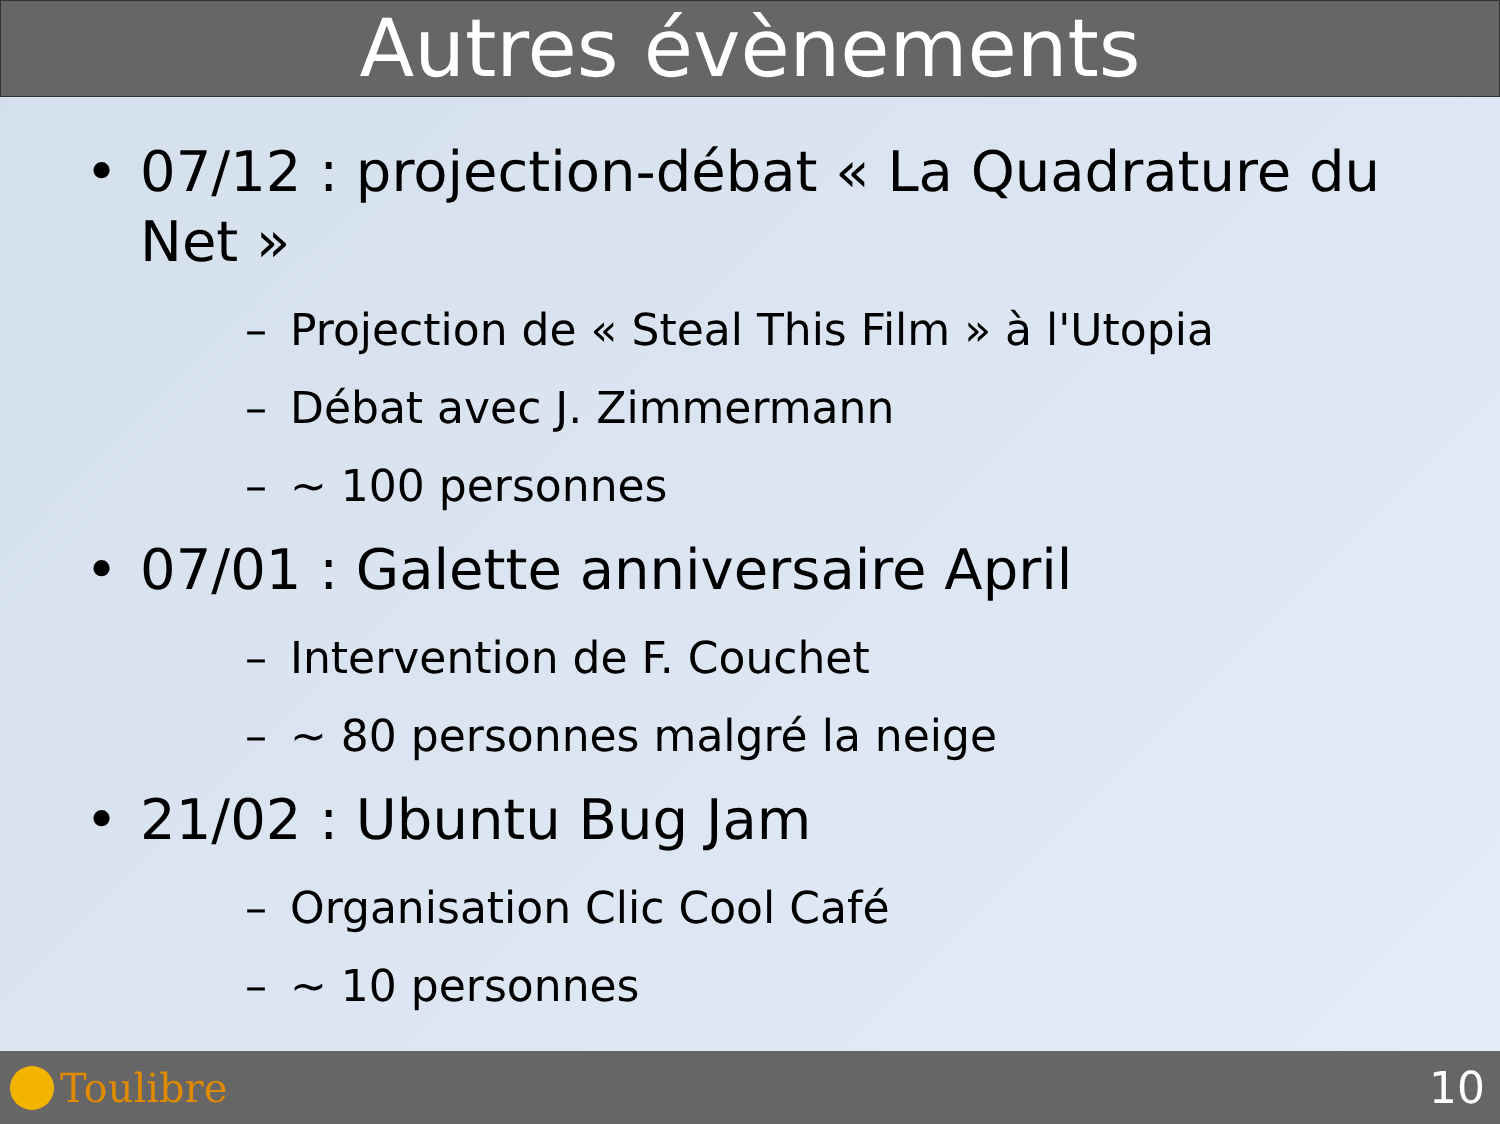Autres évènements
• 07/12 : projection-débat « La Quadrature du Net »
– Projection de « Steal This Film » à l'Utopia
– Débat avec J. Zimmermann
– ~ 100 personnes
• 07/01 : Galette anniversaire April
– Intervention de F. Couchet
– ~ 80 personnes malgré la neige
• 21/02 : Ubuntu Bug Jam
– Organisation Clic Cool Café
– ~ 10 personnes
Toulibre 10